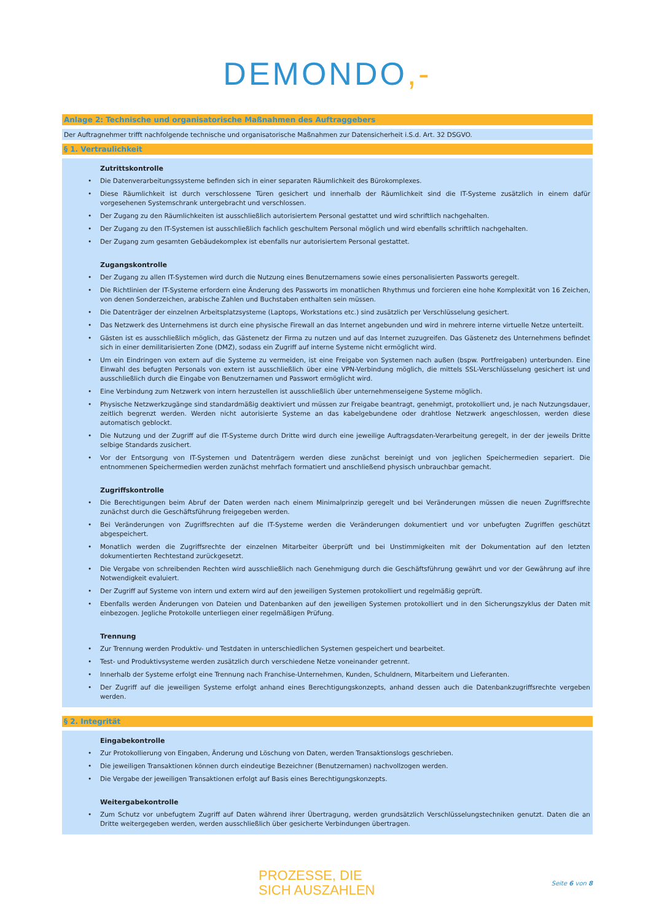DEMONDO,-
Anlage 2: Technische und organisatorische Maßnahmen des Auftraggebers
Der Auftragnehmer trifft nachfolgende technische und organisatorische Maßnahmen zur Datensicherheit i.S.d. Art. 32 DSGVO.
§ 1. Vertraulichkeit
Zutrittskontrolle
Die Datenverarbeitungssysteme befinden sich in einer separaten Räumlichkeit des Bürokomplexes.
Diese Räumlichkeit ist durch verschlossene Türen gesichert und innerhalb der Räumlichkeit sind die IT-Systeme zusätzlich in einem dafür vorgesehenen Systemschrank untergebracht und verschlossen.
Der Zugang zu den Räumlichkeiten ist ausschließlich autorisiertem Personal gestattet und wird schriftlich nachgehalten.
Der Zugang zu den IT-Systemen ist ausschließlich fachlich geschultem Personal möglich und wird ebenfalls schriftlich nachgehalten.
Der Zugang zum gesamten Gebäudekomplex ist ebenfalls nur autorisiertem Personal gestattet.
Zugangskontrolle
Der Zugang zu allen IT-Systemen wird durch die Nutzung eines Benutzernamens sowie eines personalisierten Passworts geregelt.
Die Richtlinien der IT-Systeme erfordern eine Änderung des Passworts im monatlichen Rhythmus und forcieren eine hohe Komplexität von 16 Zeichen, von denen Sonderzeichen, arabische Zahlen und Buchstaben enthalten sein müssen.
Die Datenträger der einzelnen Arbeitsplatzsysteme (Laptops, Workstations etc.) sind zusätzlich per Verschlüsselung gesichert.
Das Netzwerk des Unternehmens ist durch eine physische Firewall an das Internet angebunden und wird in mehrere interne virtuelle Netze unterteilt.
Gästen ist es ausschließlich möglich, das Gästenetz der Firma zu nutzen und auf das Internet zuzugreifen. Das Gästenetz des Unternehmens befindet sich in einer demilitarisierten Zone (DMZ), sodass ein Zugriff auf interne Systeme nicht ermöglicht wird.
Um ein Eindringen von extern auf die Systeme zu vermeiden, ist eine Freigabe von Systemen nach außen (bspw. Portfreigaben) unterbunden. Eine Einwahl des befugten Personals von extern ist ausschließlich über eine VPN-Verbindung möglich, die mittels SSL-Verschlüsselung gesichert ist und ausschließlich durch die Eingabe von Benutzernamen und Passwort ermöglicht wird.
Eine Verbindung zum Netzwerk von intern herzustellen ist ausschließlich über unternehmenseigene Systeme möglich.
Physische Netzwerkzugänge sind standardmäßig deaktiviert und müssen zur Freigabe beantragt, genehmigt, protokolliert und, je nach Nutzungsdauer, zeitlich begrenzt werden. Werden nicht autorisierte Systeme an das kabelgebundene oder drahtlose Netzwerk angeschlossen, werden diese automatisch geblockt.
Die Nutzung und der Zugriff auf die IT-Systeme durch Dritte wird durch eine jeweilige Auftragsdaten-Verarbeitung geregelt, in der der jeweils Dritte selbige Standards zusichert.
Vor der Entsorgung von IT-Systemen und Datenträgern werden diese zunächst bereinigt und von jeglichen Speichermedien separiert. Die entnommenen Speichermedien werden zunächst mehrfach formatiert und anschließend physisch unbrauchbar gemacht.
Zugriffskontrolle
Die Berechtigungen beim Abruf der Daten werden nach einem Minimalprinzip geregelt und bei Veränderungen müssen die neuen Zugriffsrechte zunächst durch die Geschäftsführung freigegeben werden.
Bei Veränderungen von Zugriffsrechten auf die IT-Systeme werden die Veränderungen dokumentiert und vor unbefugten Zugriffen geschützt abgespeichert.
Monatlich werden die Zugriffsrechte der einzelnen Mitarbeiter überprüft und bei Unstimmigkeiten mit der Dokumentation auf den letzten dokumentierten Rechtestand zurückgesetzt.
Die Vergabe von schreibenden Rechten wird ausschließlich nach Genehmigung durch die Geschäftsführung gewährt und vor der Gewährung auf ihre Notwendigkeit evaluiert.
Der Zugriff auf Systeme von intern und extern wird auf den jeweiligen Systemen protokolliert und regelmäßig geprüft.
Ebenfalls werden Änderungen von Dateien und Datenbanken auf den jeweiligen Systemen protokolliert und in den Sicherungszyklus der Daten mit einbezogen. Jegliche Protokolle unterliegen einer regelmäßigen Prüfung.
Trennung
Zur Trennung werden Produktiv- und Testdaten in unterschiedlichen Systemen gespeichert und bearbeitet.
Test- und Produktivsysteme werden zusätzlich durch verschiedene Netze voneinander getrennt.
Innerhalb der Systeme erfolgt eine Trennung nach Franchise-Unternehmen, Kunden, Schuldnern, Mitarbeitern und Lieferanten.
Der Zugriff auf die jeweiligen Systeme erfolgt anhand eines Berechtigungskonzepts, anhand dessen auch die Datenbankzugriffsrechte vergeben werden.
§ 2. Integrität
Eingabekontrolle
Zur Protokollierung von Eingaben, Änderung und Löschung von Daten, werden Transaktionslogs geschrieben.
Die jeweiligen Transaktionen können durch eindeutige Bezeichner (Benutzernamen) nachvollzogen werden.
Die Vergabe der jeweiligen Transaktionen erfolgt auf Basis eines Berechtigungskonzepts.
Weitergabekontrolle
Zum Schutz vor unbefugtem Zugriff auf Daten während ihrer Übertragung, werden grundsätzlich Verschlüsselungstechniken genutzt. Daten die an Dritte weitergegeben werden, werden ausschließlich über gesicherte Verbindungen übertragen.
PROZESSE, DIE
SICH AUSZAHLEN
Seite 6 von 8